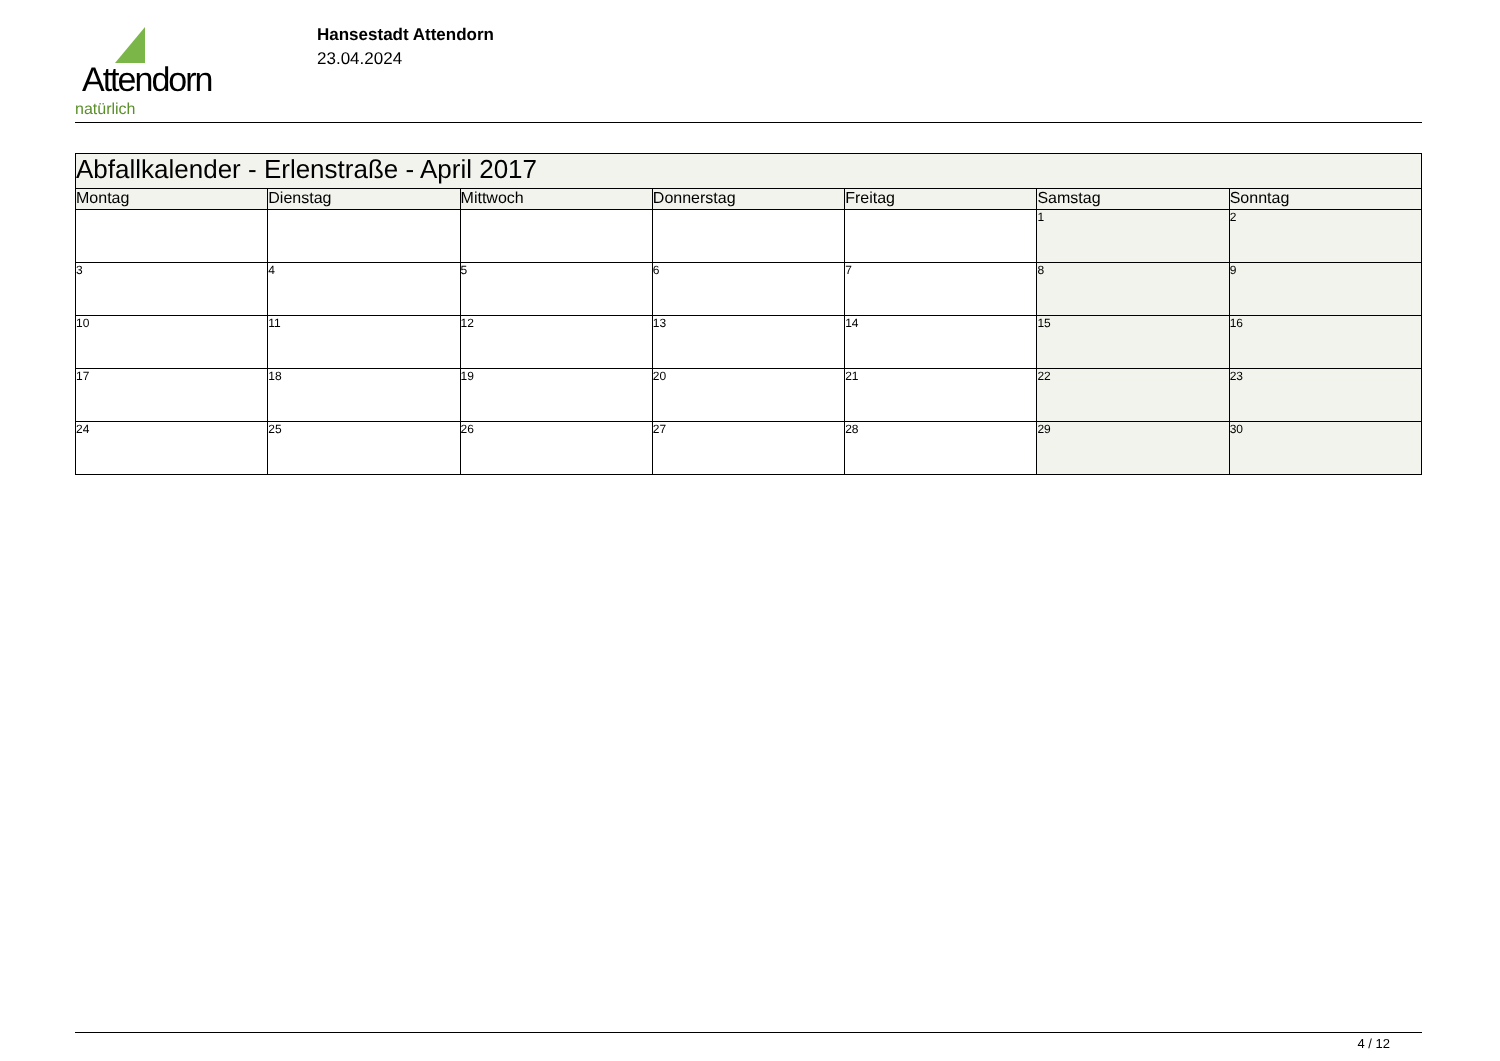Attendorn
natürlich
Hansestadt Attendorn
23.04.2024
| Abfallkalender - Erlenstraße - April 2017 | | | | | | |
| --- | --- | --- | --- | --- | --- | --- |
| Montag | Dienstag | Mittwoch | Donnerstag | Freitag | Samstag | Sonntag |
| | | | | | 1 | 2 |
| 3 | 4 | 5 | 6 | 7 | 8 | 9 |
| 10 | 11 | 12 | 13 | 14 | 15 | 16 |
| 17 | 18 | 19 | 20 | 21 | 22 | 23 |
| 24 | 25 | 26 | 27 | 28 | 29 | 30 |
4 / 12